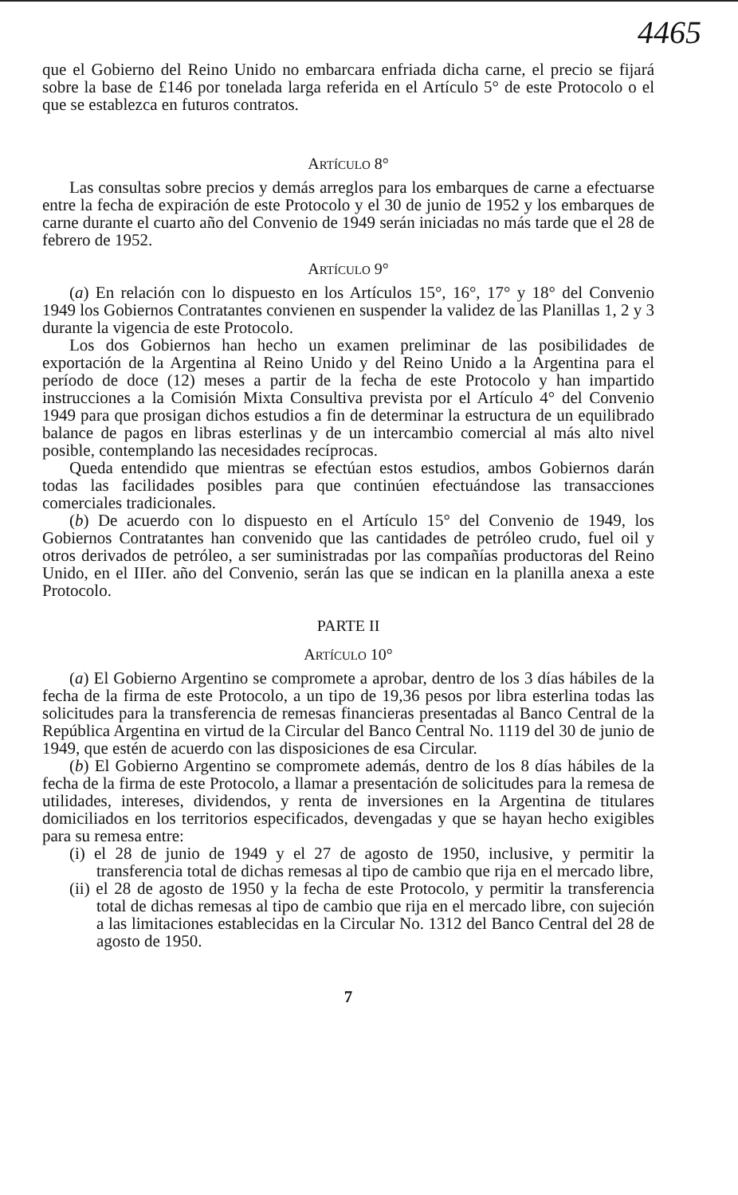4465
que el Gobierno del Reino Unido no embarcara enfriada dicha carne, el precio se fijará sobre la base de £146 por tonelada larga referida en el Artículo 5° de este Protocolo o el que se establezca en futuros contratos.
ARTÍCULO 8°
Las consultas sobre precios y demás arreglos para los embarques de carne a efectuarse entre la fecha de expiración de este Protocolo y el 30 de junio de 1952 y los embarques de carne durante el cuarto año del Convenio de 1949 serán iniciadas no más tarde que el 28 de febrero de 1952.
ARTÍCULO 9°
(a) En relación con lo dispuesto en los Artículos 15°, 16°, 17° y 18° del Convenio 1949 los Gobiernos Contratantes convienen en suspender la validez de las Planillas 1, 2 y 3 durante la vigencia de este Protocolo.
Los dos Gobiernos han hecho un examen preliminar de las posibilidades de exportación de la Argentina al Reino Unido y del Reino Unido a la Argentina para el período de doce (12) meses a partir de la fecha de este Protocolo y han impartido instrucciones a la Comisión Mixta Consultiva prevista por el Artículo 4° del Convenio 1949 para que prosigan dichos estudios a fin de determinar la estructura de un equilibrado balance de pagos en libras esterlinas y de un intercambio comercial al más alto nivel posible, contemplando las necesidades recíprocas.
Queda entendido que mientras se efectúan estos estudios, ambos Gobiernos darán todas las facilidades posibles para que continúen efectuándose las transacciones comerciales tradicionales.
(b) De acuerdo con lo dispuesto en el Artículo 15° del Convenio de 1949, los Gobiernos Contratantes han convenido que las cantidades de petróleo crudo, fuel oil y otros derivados de petróleo, a ser suministradas por las compañías productoras del Reino Unido, en el IIIer. año del Convenio, serán las que se indican en la planilla anexa a este Protocolo.
PARTE II
ARTÍCULO 10°
(a) El Gobierno Argentino se compromete a aprobar, dentro de los 3 días hábiles de la fecha de la firma de este Protocolo, a un tipo de 19,36 pesos por libra esterlina todas las solicitudes para la transferencia de remesas financieras presentadas al Banco Central de la República Argentina en virtud de la Circular del Banco Central No. 1119 del 30 de junio de 1949, que estén de acuerdo con las disposiciones de esa Circular.
(b) El Gobierno Argentino se compromete además, dentro de los 8 días hábiles de la fecha de la firma de este Protocolo, a llamar a presentación de solicitudes para la remesa de utilidades, intereses, dividendos, y renta de inversiones en la Argentina de titulares domiciliados en los territorios especificados, devengadas y que se hayan hecho exigibles para su remesa entre:
(i) el 28 de junio de 1949 y el 27 de agosto de 1950, inclusive, y permitir la transferencia total de dichas remesas al tipo de cambio que rija en el mercado libre,
(ii) el 28 de agosto de 1950 y la fecha de este Protocolo, y permitir la transferencia total de dichas remesas al tipo de cambio que rija en el mercado libre, con sujeción a las limitaciones establecidas en la Circular No. 1312 del Banco Central del 28 de agosto de 1950.
7